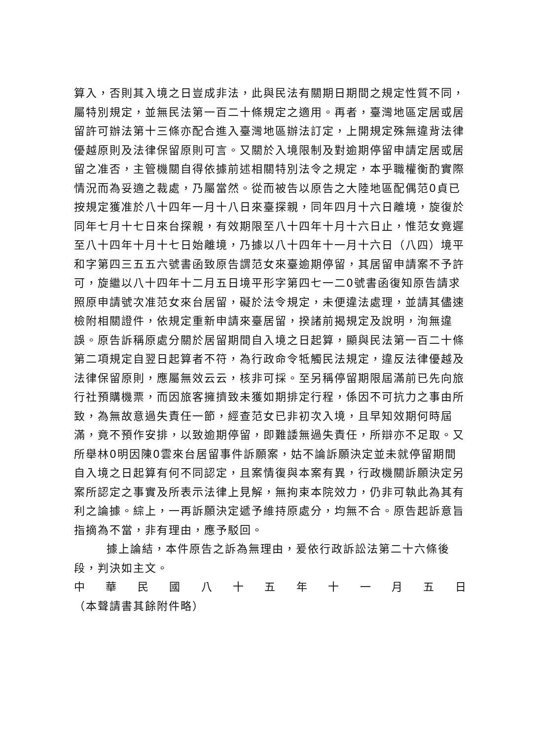算入，否則其入境之日豈成非法，此與民法有關期日期間之規定性質不同，屬特別規定，並無民法第一百二十條規定之適用。再者，臺灣地區定居或居留許可辦法第十三條亦配合進入臺灣地區辦法訂定，上開規定殊無違背法律優越原則及法律保留原則可言。又關於入境限制及對逾期停留申請定居或居留之准否，主管機關自得依據前述相關特別法令之規定，本乎職權衡酌實際情況而為妥適之裁處，乃屬當然。從而被告以原告之大陸地區配偶范0貞已按規定獲准於八十四年一月十八日來臺探親，同年四月十六日離境，旋復於同年七月十七日來台探親，有效期限至八十四年十月十六日止，惟范女竟遲至八十四年十月十七日始離境，乃據以八十四年十一月十六日（八四）境平和字第四三五五六號書函致原告謂范女來臺逾期停留，其居留申請案不予許可，旋繼以八十四年十二月五日境平形字第四七一二0號書函復知原告請求照原申請號次准范女來台居留，礙於法令規定，未便違法處理，並請其儘速檢附相關證件，依規定重新申請來臺居留，揆諸前揭規定及說明，洵無違誤。原告訴稱原處分關於居留期間自入境之日起算，顯與民法第一百二十條第二項規定自翌日起算者不符，為行政命令牴觸民法規定，違反法律優越及法律保留原則，應屬無效云云，核非可採。至另稱停留期限屆滿前已先向旅行社預購機票，而因旅客擁擠致未獲如期排定行程，係因不可抗力之事由所致，為無故意過失責任一節，經查范女已非初次入境，且早知效期何時屆滿，竟不預作安排，以致逾期停留，即難諉無過失責任，所辯亦不足取。又所舉林0明因陳0雲來台居留事件訴願案，姑不論訴願決定並未就停留期間自入境之日起算有何不同認定，且案情復與本案有異，行政機關訴願決定另案所認定之事實及所表示法律上見解，無拘束本院效力，仍非可執此為其有利之論據。綜上，一再訴願決定遞予維持原處分，均無不合。原告起訴意旨指摘為不當，非有理由，應予駁回。
據上論結，本件原告之訴為無理由，爰依行政訴訟法第二十六條後段，判決如主文。
中 華 民 國 八 十 五 年 十 一 月 五 日
（本聲請書其餘附件略）